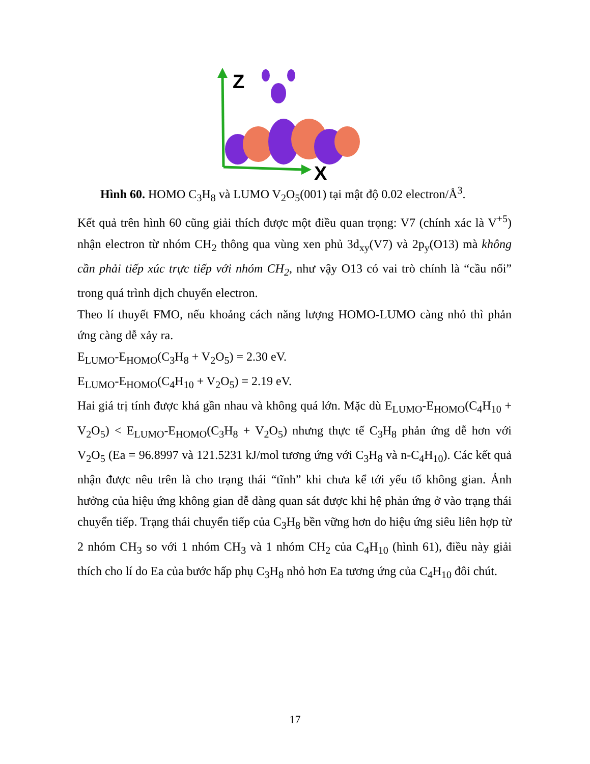Z
X
Hình 60. HOMO C<sub>3</sub>H<sub>8</sub> và LUMO V<sub>2</sub>O<sub>5</sub>(001) tại mật độ 0.02 electron/Å<sup>3</sup>.
Kết quả trên hình 60 cũng giải thích được một điều quan trọng: V7 (chính xác là V<sup>+5</sup>) nhận electron từ nhóm CH<sub>2</sub> thông qua vùng xen phủ 3d<sub>xy</sub>(V7) và 2p<sub>y</sub>(O13) mà không cần phải tiếp xúc trực tiếp với nhóm CH<sub>2</sub>, như vậy O13 có vai trò chính là “cầu nối” trong quá trình dịch chuyển electron.
Theo lí thuyết FMO, nếu khoảng cách năng lượng HOMO-LUMO càng nhỏ thì phản ứng càng dễ xảy ra.
E<sub>LUMO</sub>-E<sub>HOMO</sub>(C<sub>3</sub>H<sub>8</sub> + V<sub>2</sub>O<sub>5</sub>) = 2.30 eV.
E<sub>LUMO</sub>-E<sub>HOMO</sub>(C<sub>4</sub>H<sub>10</sub> + V<sub>2</sub>O<sub>5</sub>) = 2.19 eV.
Hai giá trị tính được khá gần nhau và không quá lớn. Mặc dù E<sub>LUMO</sub>-E<sub>HOMO</sub>(C<sub>4</sub>H<sub>10</sub> + V<sub>2</sub>O<sub>5</sub>) < E<sub>LUMO</sub>-E<sub>HOMO</sub>(C<sub>3</sub>H<sub>8</sub> + V<sub>2</sub>O<sub>5</sub>) nhưng thực tế C<sub>3</sub>H<sub>8</sub> phản ứng dễ hơn với V<sub>2</sub>O<sub>5</sub> (Ea = 96.8997 và 121.5231 kJ/mol tương ứng với C<sub>3</sub>H<sub>8</sub> và n-C<sub>4</sub>H<sub>10</sub>). Các kết quả nhận được nêu trên là cho trạng thái “tĩnh” khi chưa kể tới yếu tố không gian. Ảnh hưởng của hiệu ứng không gian dễ dàng quan sát được khi hệ phản ứng ở vào trạng thái chuyển tiếp. Trạng thái chuyển tiếp của C<sub>3</sub>H<sub>8</sub> bền vững hơn do hiệu ứng siêu liên hợp từ 2 nhóm CH<sub>3</sub> so với 1 nhóm CH<sub>3</sub> và 1 nhóm CH<sub>2</sub> của C<sub>4</sub>H<sub>10</sub> (hình 61), điều này giải thích cho lí do Ea của bước hấp phụ C<sub>3</sub>H<sub>8</sub> nhỏ hơn Ea tương ứng của C<sub>4</sub>H<sub>10</sub> đôi chút.
17